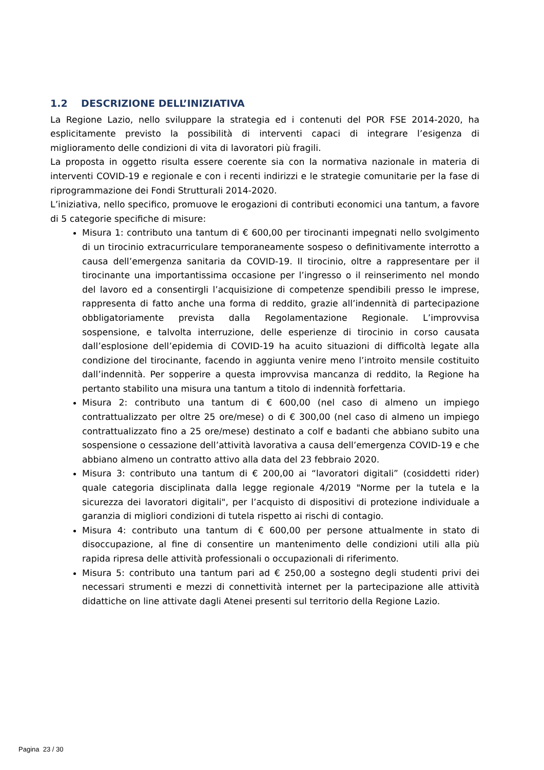1.2 DESCRIZIONE DELL’INIZIATIVA
La Regione Lazio, nello sviluppare la strategia ed i contenuti del POR FSE 2014-2020, ha esplicitamente previsto la possibilità di interventi capaci di integrare l’esigenza di miglioramento delle condizioni di vita di lavoratori più fragili.
La proposta in oggetto risulta essere coerente sia con la normativa nazionale in materia di interventi COVID-19 e regionale e con i recenti indirizzi e le strategie comunitarie per la fase di riprogrammazione dei Fondi Strutturali 2014-2020.
L’iniziativa, nello specifico, promuove le erogazioni di contributi economici una tantum, a favore di 5 categorie specifiche di misure:
Misura 1: contributo una tantum di € 600,00 per tirocinanti impegnati nello svolgimento di un tirocinio extracurriculare temporaneamente sospeso o definitivamente interrotto a causa dell’emergenza sanitaria da COVID-19. Il tirocinio, oltre a rappresentare per il tirocinante una importantissima occasione per l’ingresso o il reinserimento nel mondo del lavoro ed a consentirgli l’acquisizione di competenze spendibili presso le imprese, rappresenta di fatto anche una forma di reddito, grazie all’indennità di partecipazione obbligatoriamente prevista dalla Regolamentazione Regionale. L’improvvisa sospensione, e talvolta interruzione, delle esperienze di tirocinio in corso causata dall’esplosione dell’epidemia di COVID-19 ha acuito situazioni di difficoltà legate alla condizione del tirocinante, facendo in aggiunta venire meno l’introito mensile costituito dall’indennità. Per sopperire a questa improvvisa mancanza di reddito, la Regione ha pertanto stabilito una misura una tantum a titolo di indennità forfettaria.
Misura 2: contributo una tantum di € 600,00 (nel caso di almeno un impiego contrattualizzato per oltre 25 ore/mese) o di € 300,00 (nel caso di almeno un impiego contrattualizzato fino a 25 ore/mese) destinato a colf e badanti che abbiano subito una sospensione o cessazione dell’attività lavorativa a causa dell’emergenza COVID-19 e che abbiano almeno un contratto attivo alla data del 23 febbraio 2020.
Misura 3: contributo una tantum di € 200,00 ai “lavoratori digitali” (cosiddetti rider) quale categoria disciplinata dalla legge regionale 4/2019 "Norme per la tutela e la sicurezza dei lavoratori digitali", per l’acquisto di dispositivi di protezione individuale a garanzia di migliori condizioni di tutela rispetto ai rischi di contagio.
Misura 4: contributo una tantum di € 600,00 per persone attualmente in stato di disoccupazione, al fine di consentire un mantenimento delle condizioni utili alla più rapida ripresa delle attività professionali o occupazionali di riferimento.
Misura 5: contributo una tantum pari ad € 250,00 a sostegno degli studenti privi dei necessari strumenti e mezzi di connettività internet per la partecipazione alle attività didattiche on line attivate dagli Atenei presenti sul territorio della Regione Lazio.
Pagina 23 / 30